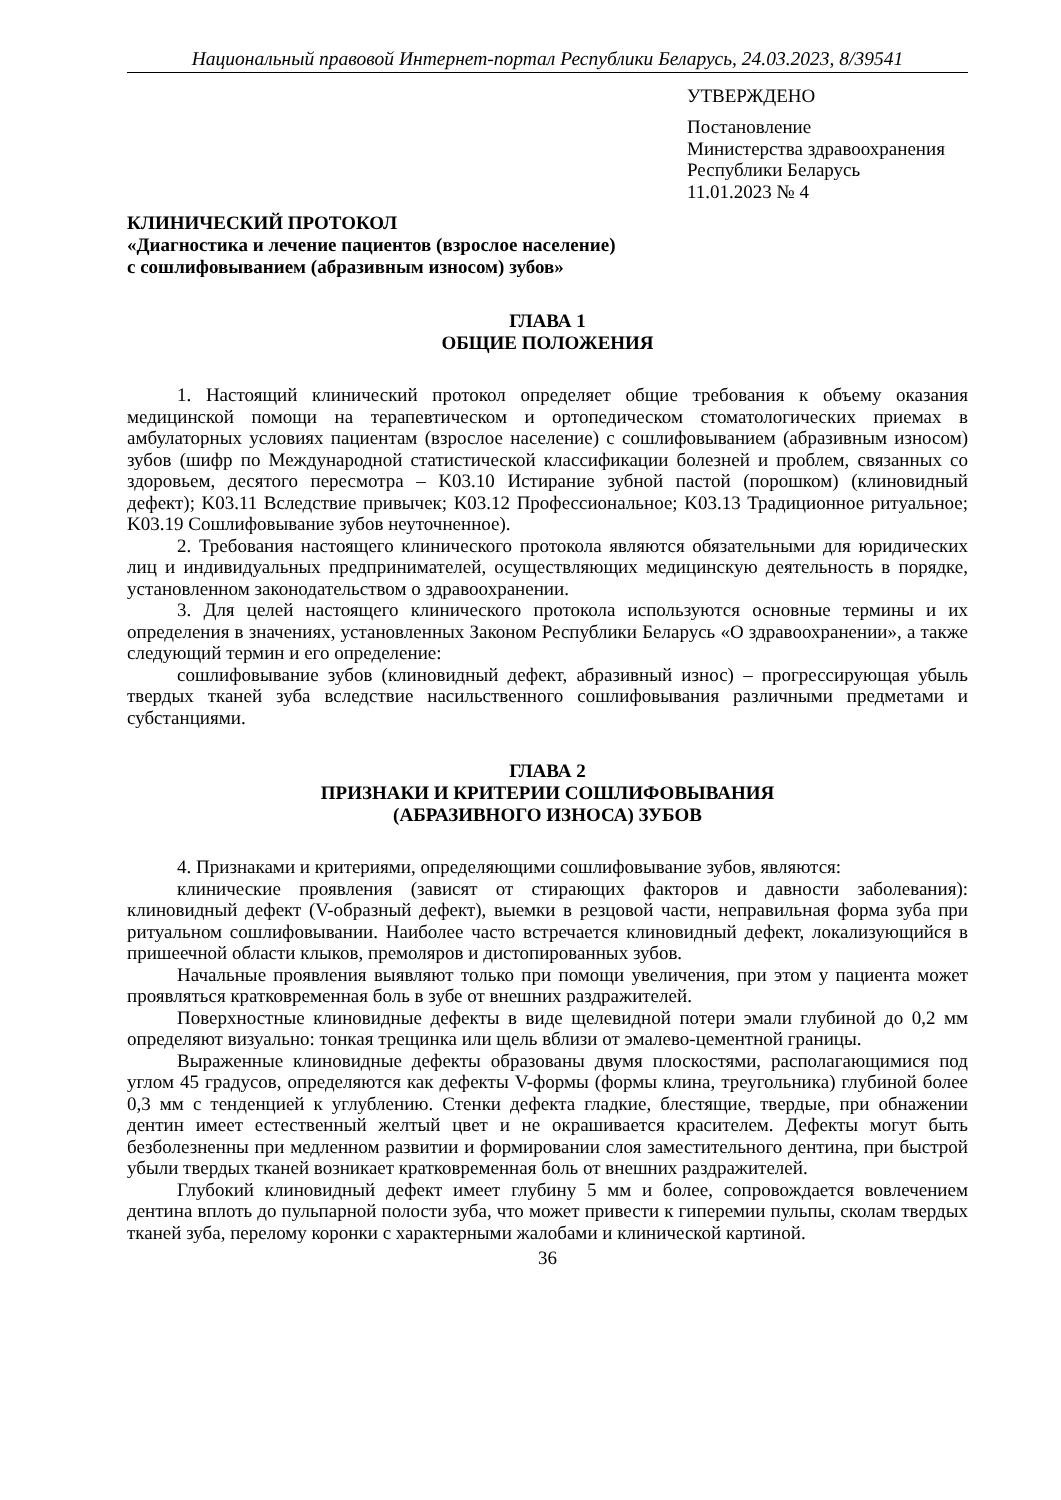Национальный правовой Интернет-портал Республики Беларусь, 24.03.2023, 8/39541
УТВЕРЖДЕНО
Постановление
Министерства здравоохранения
Республики Беларусь
11.01.2023 № 4
КЛИНИЧЕСКИЙ ПРОТОКОЛ
«Диагностика и лечение пациентов (взрослое население)
с сошлифовыванием (абразивным износом) зубов»
ГЛАВА 1
ОБЩИЕ ПОЛОЖЕНИЯ
1. Настоящий клинический протокол определяет общие требования к объему оказания медицинской помощи на терапевтическом и ортопедическом стоматологических приемах в амбулаторных условиях пациентам (взрослое население) с сошлифовыванием (абразивным износом) зубов (шифр по Международной статистической классификации болезней и проблем, связанных со здоровьем, десятого пересмотра – K03.10 Истирание зубной пастой (порошком) (клиновидный дефект); K03.11 Вследствие привычек; K03.12 Профессиональное; K03.13 Традиционное ритуальное; K03.19 Сошлифовывание зубов неуточненное).
2. Требования настоящего клинического протокола являются обязательными для юридических лиц и индивидуальных предпринимателей, осуществляющих медицинскую деятельность в порядке, установленном законодательством о здравоохранении.
3. Для целей настоящего клинического протокола используются основные термины и их определения в значениях, установленных Законом Республики Беларусь «О здравоохранении», а также следующий термин и его определение:
сошлифовывание зубов (клиновидный дефект, абразивный износ) – прогрессирующая убыль твердых тканей зуба вследствие насильственного сошлифовывания различными предметами и субстанциями.
ГЛАВА 2
ПРИЗНАКИ И КРИТЕРИИ СОШЛИФОВЫВАНИЯ
(АБРАЗИВНОГО ИЗНОСА) ЗУБОВ
4. Признаками и критериями, определяющими сошлифовывание зубов, являются:
клинические проявления (зависят от стирающих факторов и давности заболевания): клиновидный дефект (V-образный дефект), выемки в резцовой части, неправильная форма зуба при ритуальном сошлифовывании. Наиболее часто встречается клиновидный дефект, локализующийся в пришеечной области клыков, премоляров и дистопированных зубов.
Начальные проявления выявляют только при помощи увеличения, при этом у пациента может проявляться кратковременная боль в зубе от внешних раздражителей.
Поверхностные клиновидные дефекты в виде щелевидной потери эмали глубиной до 0,2 мм определяют визуально: тонкая трещинка или щель вблизи от эмалево-цементной границы.
Выраженные клиновидные дефекты образованы двумя плоскостями, располагающимися под углом 45 градусов, определяются как дефекты V-формы (формы клина, треугольника) глубиной более 0,3 мм с тенденцией к углублению. Стенки дефекта гладкие, блестящие, твердые, при обнажении дентин имеет естественный желтый цвет и не окрашивается красителем. Дефекты могут быть безболезненны при медленном развитии и формировании слоя заместительного дентина, при быстрой убыли твердых тканей возникает кратковременная боль от внешних раздражителей.
Глубокий клиновидный дефект имеет глубину 5 мм и более, сопровождается вовлечением дентина вплоть до пульпарной полости зуба, что может привести к гиперемии пульпы, сколам твердых тканей зуба, перелому коронки с характерными жалобами и клинической картиной.
36